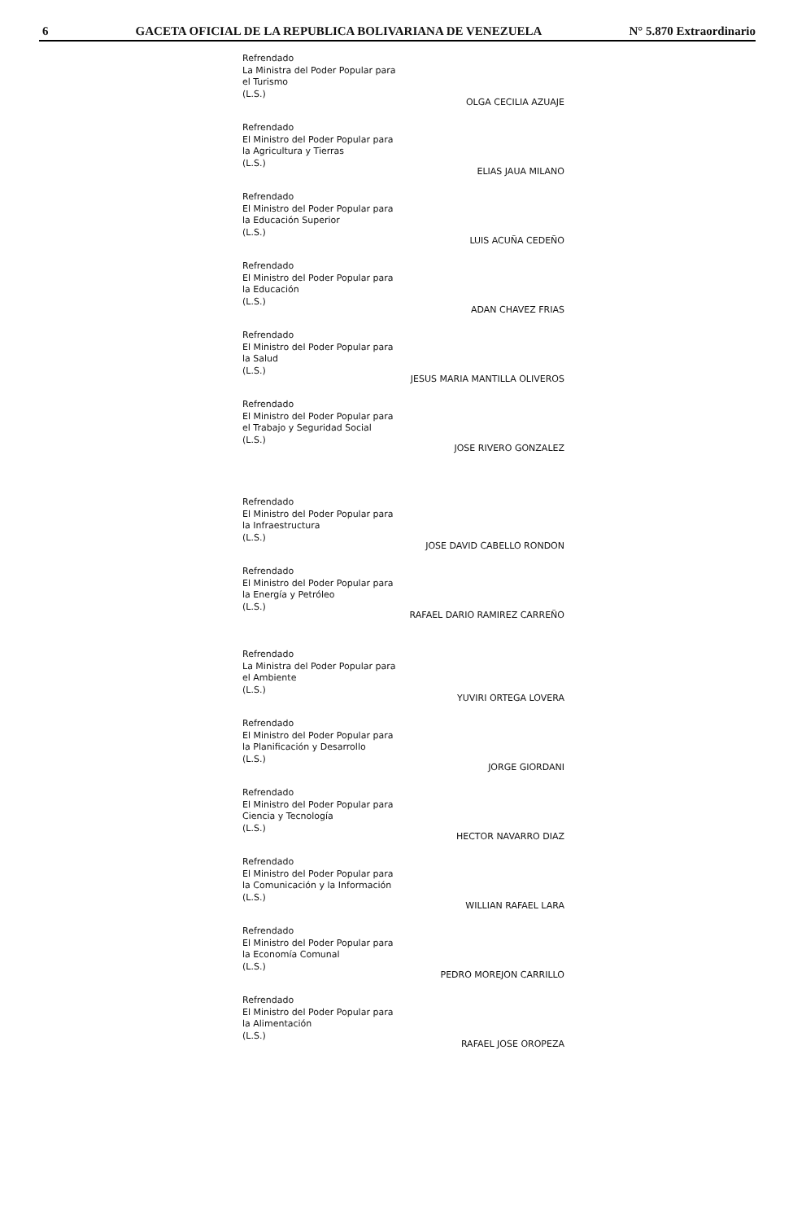6 GACETA OFICIAL DE LA REPUBLICA BOLIVARIANA DE VENEZUELA N° 5.870 Extraordinario
Refrendado
La Ministra del Poder Popular para
el Turismo
(L.S.)
OLGA CECILIA AZUAJE
Refrendado
El Ministro del Poder Popular para
la Agricultura y Tierras
(L.S.)
ELIAS JAUA MILANO
Refrendado
El Ministro del Poder Popular para
la Educación Superior
(L.S.)
LUIS ACUÑA CEDEÑO
Refrendado
El Ministro del Poder Popular para
la Educación
(L.S.)
ADAN CHAVEZ FRIAS
Refrendado
El Ministro del Poder Popular para
la Salud
(L.S.)
JESUS MARIA MANTILLA OLIVEROS
Refrendado
El Ministro del Poder Popular para
el Trabajo y Seguridad Social
(L.S.)
JOSE RIVERO GONZALEZ
Refrendado
El Ministro del Poder Popular para
la Infraestructura
(L.S.)
JOSE DAVID CABELLO RONDON
Refrendado
El Ministro del Poder Popular para
la Energía y Petróleo
(L.S.)
RAFAEL DARIO RAMIREZ CARREÑO
Refrendado
La Ministra del Poder Popular para
el Ambiente
(L.S.)
YUVIRI ORTEGA LOVERA
Refrendado
El Ministro del Poder Popular para
la Planificación y Desarrollo
(L.S.)
JORGE GIORDANI
Refrendado
El Ministro del Poder Popular para
Ciencia y Tecnología
(L.S.)
HECTOR NAVARRO DIAZ
Refrendado
El Ministro del Poder Popular para
la Comunicación y la Información
(L.S.)
WILLIAN RAFAEL LARA
Refrendado
El Ministro del Poder Popular para
la Economía Comunal
(L.S.)
PEDRO MOREJON CARRILLO
Refrendado
El Ministro del Poder Popular para
la Alimentación
(L.S.)
RAFAEL JOSE OROPEZA